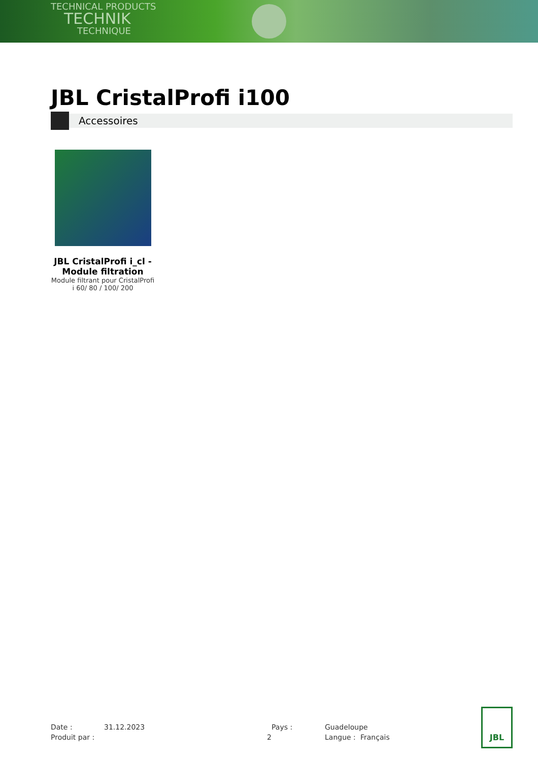TECHNICAL PRODUCTS
TECHNIK
TECHNIQUE
JBL CristalProfi i100
Accessoires
JBL CristalProfi i_cl - Module filtration
Module filtrant pour CristalProfi i 60/ 80 / 100/ 200
Date :
31.12.2023
Pays :
Guadeloupe
Produit par :
2
Langue :
Français
JBL